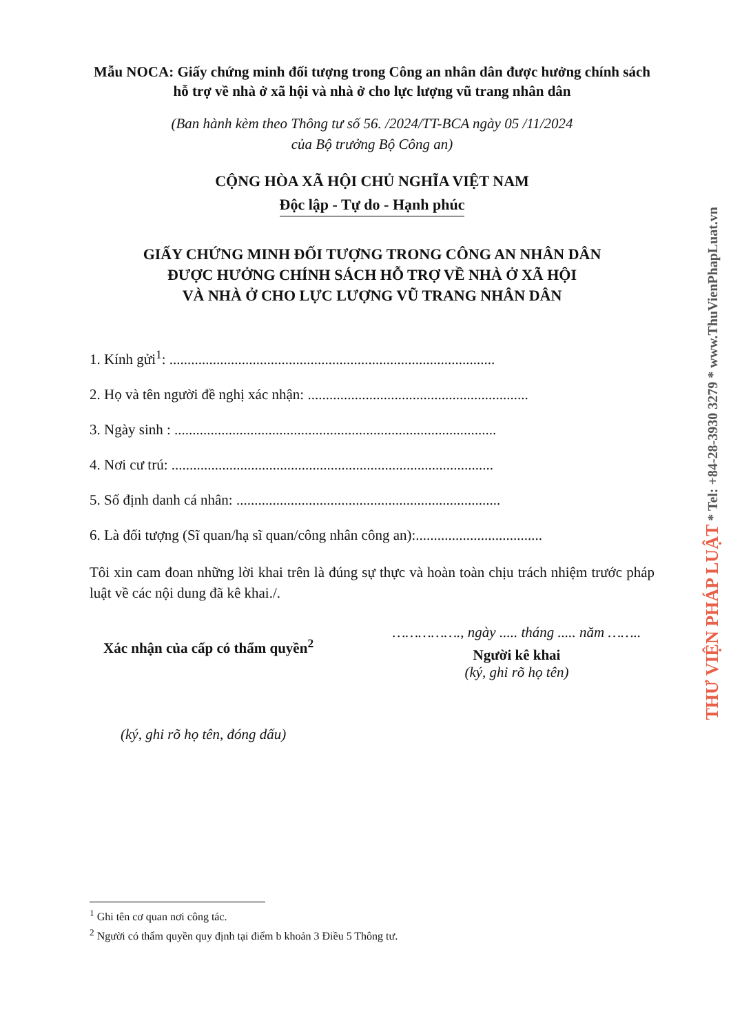Mẫu NOCA: Giấy chứng minh đối tượng trong Công an nhân dân được hưởng chính sách hỗ trợ về nhà ở xã hội và nhà ở cho lực lượng vũ trang nhân dân
(Ban hành kèm theo Thông tư số 56. /2024/TT-BCA ngày 05 /11/2024
của Bộ trưởng Bộ Công an)
CỘNG HÒA XÃ HỘI CHỦ NGHĨA VIỆT NAM
Độc lập - Tự do - Hạnh phúc
GIẤY CHỨNG MINH ĐỐI TƯỢNG TRONG CÔNG AN NHÂN DÂN
ĐƯỢC HƯỞNG CHÍNH SÁCH HỖ TRỢ VỀ NHÀ Ở XÃ HỘI
VÀ NHÀ Ở CHO LỰC LƯỢNG VŨ TRANG NHÂN DÂN
1. Kính gửi<sup>1</sup>: ..........................................................................................
2. Họ và tên người đề nghị xác nhận: .............................................................
3. Ngày sinh : .........................................................................................
4. Nơi cư trú: .........................................................................................
5. Số định danh cá nhân: .........................................................................
6. Là đối tượng (Sĩ quan/hạ sĩ quan/công nhân công an):...................................
Tôi xin cam đoan những lời khai trên là đúng sự thực và hoàn toàn chịu trách nhiệm trước pháp luật về các nội dung đã kê khai./.
Xác nhận của cấp có thẩm quyền<sup>2</sup>
(ký, ghi rõ họ tên, đóng dấu)
……………., ngày ..... tháng ..... năm ……..
Người kê khai
(ký, ghi rõ họ tên)
<sup>1</sup> Ghi tên cơ quan nơi công tác.
<sup>2</sup> Người có thẩm quyền quy định tại điểm b khoản 3 Điều 5 Thông tư.
THƯ VIỆN PHÁP LUẬT * Tel: +84-28-3930 3279 * www.ThuVienPhapLuat.vn